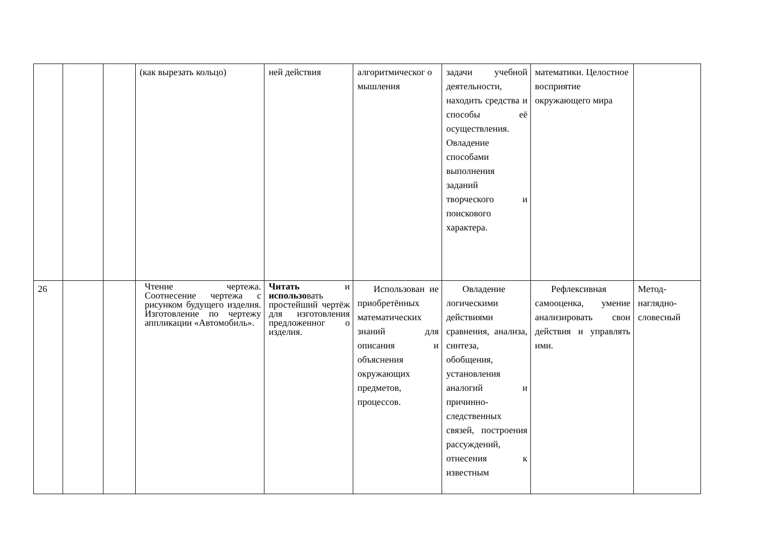| | | | (как вырезать кольцо) | ней действия | алгоритмическог о мышления | задачи учебной деятельности, находить средства и способы её осуществления. Овладение способами выполнения заданий творческого и поискового характера. | математики. Целостное восприятие окружающего мира | |
| 26 | | | Чтение чертежа. Соотнесение чертежа с рисунком будущего изделия. Изготовление по чертежу аппликации «Автомобиль». | Читать и использо вать простейший чертёж для изготовления предложенног о изделия. | Использован ие приобретённых математических знаний для описания и объяснения окружающих предметов, процессов. | Овладение логическими действиями сравнения, анализа, синтеза, обобщения, установления аналогий и причинно-следственных связей, построения рассуждений, отнесения к известным | Рефлексивная самооценка, умение анализировать свои действия и управлять ими. | Метод-наглядно-словесный |